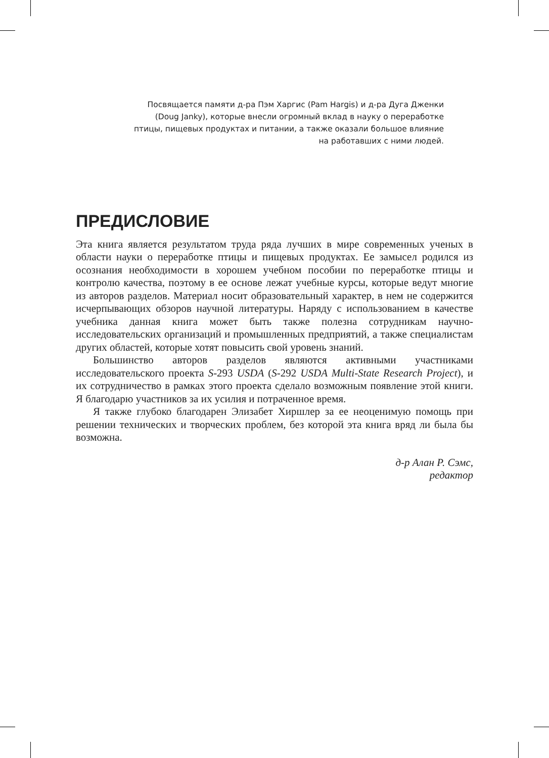Посвящается памяти д-ра Пэм Харгис (Pam Hargis) и д-ра Дуга Дженки (Doug Janky), которые внесли огромный вклад в науку о переработке птицы, пищевых продуктах и питании, а также оказали большое влияние на работавших с ними людей.
ПРЕДИСЛОВИЕ
Эта книга является результатом труда ряда лучших в мире современных ученых в области науки о переработке птицы и пищевых продуктах. Ее замысел родился из осознания необходимости в хорошем учебном пособии по переработке птицы и контролю качества, поэтому в ее основе лежат учебные курсы, которые ведут многие из авторов разделов. Материал носит образовательный характер, в нем не содержится исчерпывающих обзоров научной литературы. Наряду с использованием в качестве учебника данная книга может быть также полезна сотрудникам научно-исследовательских организаций и промышленных предприятий, а также специалистам других областей, которые хотят повысить свой уровень знаний.
Большинство авторов разделов являются активными участниками исследовательского проекта S-293 USDA (S-292 USDA Multi-State Research Project), и их сотрудничество в рамках этого проекта сделало возможным появление этой книги. Я благодарю участников за их усилия и потраченное время.
Я также глубоко благодарен Элизабет Хиршлер за ее неоценимую помощь при решении технических и творческих проблем, без которой эта книга вряд ли была бы возможна.
д-р Алан Р. Сэмс,
редактор